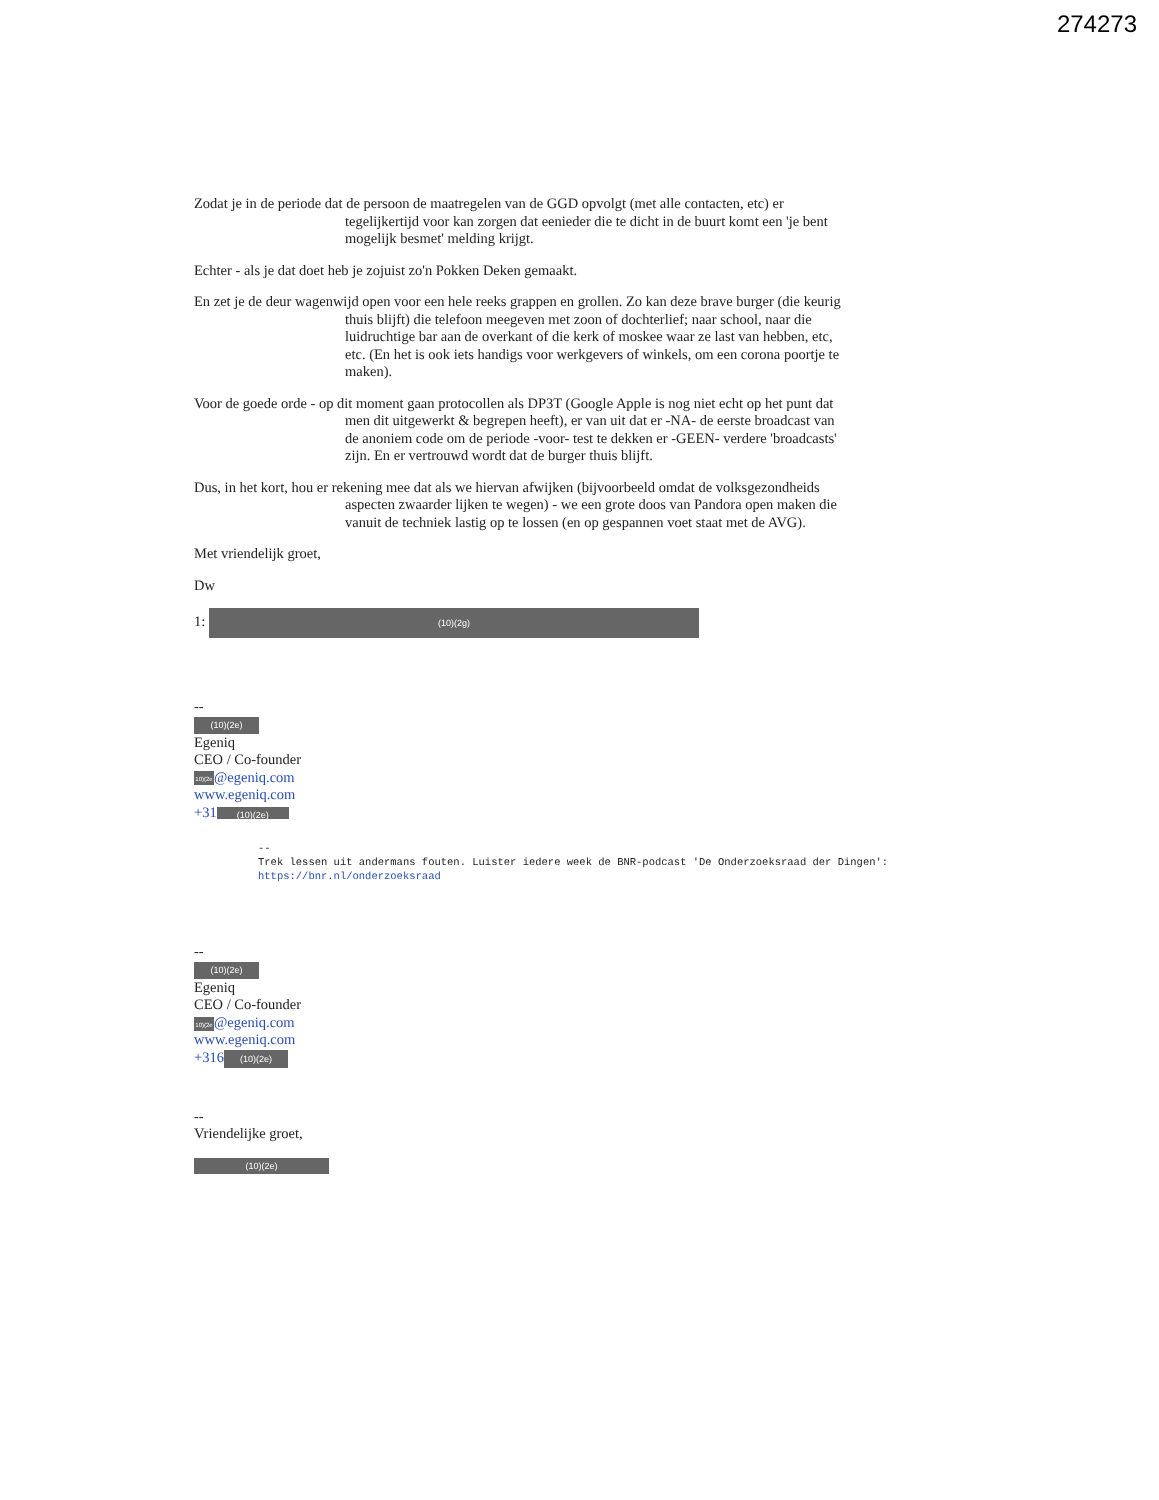274273
Zodat je in de periode dat de persoon de maatregelen van de GGD opvolgt (met alle contacten, etc) er tegelijkertijd voor kan zorgen dat eenieder die te dicht in de buurt komt een 'je bent mogelijk besmet' melding krijgt.
Echter - als je dat doet heb je zojuist zo'n Pokken Deken gemaakt.
En zet je de deur wagenwijd open voor een hele reeks grappen en grollen. Zo kan deze brave burger (die keurig thuis blijft) die telefoon meegeven met zoon of dochterlief; naar school, naar die luidruchtige bar aan de overkant of die kerk of moskee waar ze last van hebben, etc, etc. (En het is ook iets handigs voor werkgevers of winkels, om een corona poortje te maken).
Voor de goede orde - op dit moment gaan protocollen als DP3T (Google Apple is nog niet echt op het punt dat men dit uitgewerkt & begrepen heeft), er van uit dat er -NA- de eerste broadcast van de anoniem code om de periode -voor- test te dekken er -GEEN- verdere 'broadcasts' zijn. En er vertrouwd wordt dat de burger thuis blijft.
Dus, in het kort, hou er rekening mee dat als we hiervan afwijken (bijvoorbeeld omdat de volksgezondheids aspecten zwaarder lijken te wegen) - we een grote doos van Pandora open maken die vanuit de techniek lastig op te lossen (en op gespannen voet staat met de AVG).
Met vriendelijk groet,
Dw
1: (10)(2g)
--
(10)(2e)
Egeniq
CEO / Co-founder
10)(2e @egeniq.com
www.egeniq.com
+31 (10)(2e)
--
Trek lessen uit andermans fouten. Luister iedere week de BNR-podcast 'De Onderzoeksraad der Dingen': https://bnr.nl/onderzoeksraad
--
(10)(2e)
Egeniq
CEO / Co-founder
10)(2e @egeniq.com
www.egeniq.com
+316 (10)(2e)
--
Vriendelijke groet,
(10)(2e)